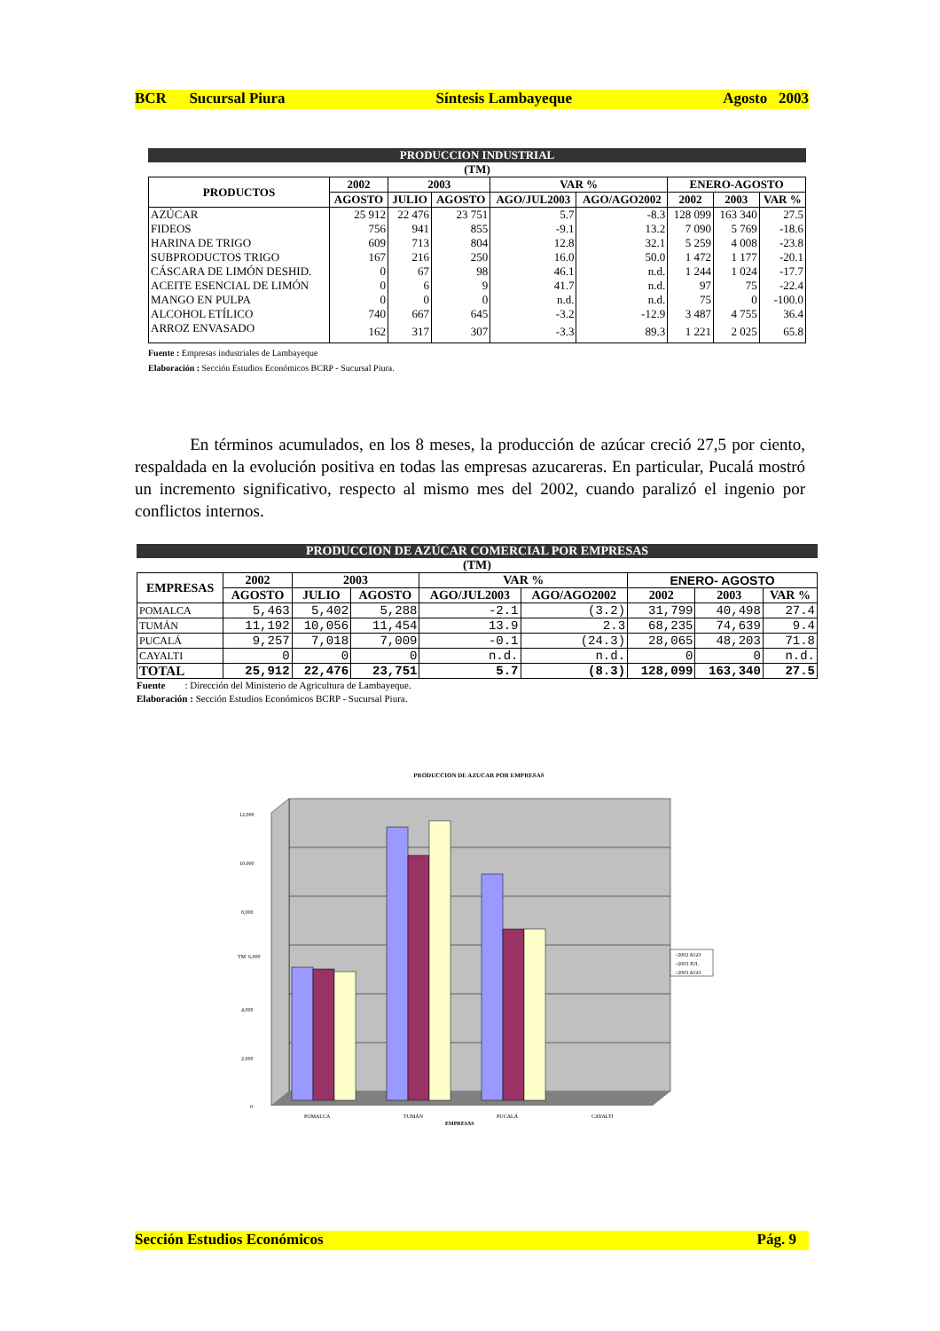BCR Sucursal Piura Síntesis Lambayeque Agosto 2003
PRODUCCION INDUSTRIAL
(TM)
| PRODUCTOS | 2002 | 2003 | | VAR % | | ENERO-AGOSTO | | |
| --- | --- | --- | --- | --- | --- | --- | --- | --- |
| | AGOSTO | JULIO | AGOSTO | AGO/JUL2003 | AGO/AGO2002 | 2002 | 2003 | VAR % |
| AZÚCAR | 25 912 | 22 476 | 23 751 | 5.7 | -8.3 | 128 099 | 163 340 | 27.5 |
| FIDEOS | 756 | 941 | 855 | -9.1 | 13.2 | 7 090 | 5 769 | -18.6 |
| HARINA DE TRIGO | 609 | 713 | 804 | 12.8 | 32.1 | 5 259 | 4 008 | -23.8 |
| SUBPRODUCTOS TRIGO | 167 | 216 | 250 | 16.0 | 50.0 | 1 472 | 1 177 | -20.1 |
| CÁSCARA DE LIMÓN DESHID. | 0 | 67 | 98 | 46.1 | n.d. | 1 244 | 1 024 | -17.7 |
| ACEITE ESENCIAL DE LIMÓN | 0 | 6 | 9 | 41.7 | n.d. | 97 | 75 | -22.4 |
| MANGO EN PULPA | 0 | 0 | 0 | n.d. | n.d. | 75 | 0 | -100.0 |
| ALCOHOL ETÍLICO | 740 | 667 | 645 | -3.2 | -12.9 | 3 487 | 4 755 | 36.4 |
| ARROZ ENVASADO | 162 | 317 | 307 | -3.3 | 89.3 | 1 221 | 2 025 | 65.8 |
Fuente : Empresas industriales de Lambayeque
Elaboración : Sección Estudios Económicos BCRP - Sucursal Piura.
En términos acumulados, en los 8 meses, la producción de azúcar creció 27,5 por ciento, respaldada en la evolución positiva en todas las empresas azucareras. En particular, Pucalá mostró un incremento significativo, respecto al mismo mes del 2002, cuando paralizó el ingenio por conflictos internos.
PRODUCCION DE AZÚCAR COMERCIAL POR EMPRESAS
(TM)
| EMPRESAS | 2002 | 2003 | | VAR % | | ENERO- AGOSTO | | |
| --- | --- | --- | --- | --- | --- | --- | --- | --- |
| | AGOSTO | JULIO | AGOSTO | AGO/JUL2003 | AGO/AGO2002 | 2002 | 2003 | VAR % |
| POMALCA | 5,463 | 5,402 | 5,288 | -2.1 | (3.2) | 31,799 | 40,498 | 27.4 |
| TUMÁN | 11,192 | 10,056 | 11,454 | 13.9 | 2.3 | 68,235 | 74,639 | 9.4 |
| PUCALÁ | 9,257 | 7,018 | 7,009 | -0.1 | (24.3) | 28,065 | 48,203 | 71.8 |
| CAYALTI | 0 | 0 | 0 | n.d. | n.d. | 0 | 0 | n.d. |
| TOTAL | 25,912 | 22,476 | 23,751 | 5.7 | (8.3) | 128,099 | 163,340 | 27.5 |
Fuente : Dirección del Ministerio de Agricultura de Lambayeque.
Elaboración : Sección Estudios Económicos BCRP - Sucursal Piura.
PRODUCCION DE AZUCAR POR EMPRESAS
12,000
10,000
8,000
TM 6,000
4,000
2,000
0
POMALCA
TUMÁN
PUCALÁ
CAYALTI
EMPRESAS
▫2002 AGO
▫2003 JUL
▫2003 AGO
Sección Estudios Económicos Pág. 9